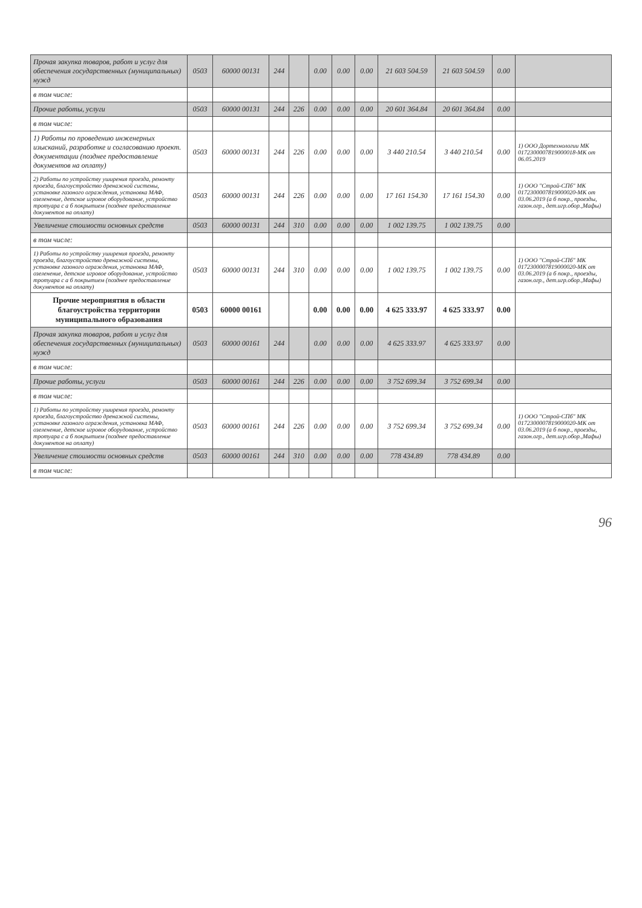| Прочая закупка товаров, работ и услуг для обеспечения государственных (муниципальных) нужд | 0503 | 60000 00131 | 244 | | 0.00 | 0.00 | 0.00 | 21 603 504.59 | 21 603 504.59 | 0.00 | |
| в том числе: | | | | | | | | | | | |
| Прочие работы, услуги | 0503 | 60000 00131 | 244 | 226 | 0.00 | 0.00 | 0.00 | 20 601 364.84 | 20 601 364.84 | 0.00 | |
| в том числе: | | | | | | | | | | | |
| 1) Работы по проведению инженерных изысканий, разработке и согласованию проект. документации (позднее предоставление документов на оплату) | 0503 | 60000 00131 | 244 | 226 | 0.00 | 0.00 | 0.00 | 3 440 210.54 | 3 440 210.54 | 0.00 | 1) ООО Дортехнологии МК 0172300007819000018-МК от 06.05.2019 |
| 2) Работы по устройству уширения проезда, ремонту проезда, благоустройство дренажной системы, установке газоного ограждения, установка МАФ, озеленение, детское игровое оборудование, устройство тротуара с а б покрытием (позднее предоставление документов на оплату) | 0503 | 60000 00131 | 244 | 226 | 0.00 | 0.00 | 0.00 | 17 161 154.30 | 17 161 154.30 | 0.00 | 1) ООО "Строй-СПб" МК 0172300007819000020-МК от 03.06.2019 (а б покр., проезды, газон.огр., дет.игр.обор.,Мафы) |
| Увеличение стоимости основных средств | 0503 | 60000 00131 | 244 | 310 | 0.00 | 0.00 | 0.00 | 1 002 139.75 | 1 002 139.75 | 0.00 | |
| в том числе: | | | | | | | | | | | |
| 1) Работы по устройству уширения проезда, ремонту проезда, благоустройство дренажной системы, установке газоного ограждения, установка МАФ, озеленение, детское игровое оборудование, устройство тротуара с а б покрытием (позднее предоставление документов на оплату) | 0503 | 60000 00131 | 244 | 310 | 0.00 | 0.00 | 0.00 | 1 002 139.75 | 1 002 139.75 | 0.00 | 1) ООО "Строй-СПб" МК 0172300007819000020-МК от 03.06.2019 (а б покр., проезды, газон.огр., дет.игр.обор.,Мафы) |
| Прочие мероприятия в области благоустройства территории муниципального образования | 0503 | 60000 00161 | | | 0.00 | 0.00 | 0.00 | 4 625 333.97 | 4 625 333.97 | 0.00 | |
| Прочая закупка товаров, работ и услуг для обеспечения государственных (муниципальных) нужд | 0503 | 60000 00161 | 244 | | 0.00 | 0.00 | 0.00 | 4 625 333.97 | 4 625 333.97 | 0.00 | |
| в том числе: | | | | | | | | | | | |
| Прочие работы, услуги | 0503 | 60000 00161 | 244 | 226 | 0.00 | 0.00 | 0.00 | 3 752 699.34 | 3 752 699.34 | 0.00 | |
| в том числе: | | | | | | | | | | | |
| 1) Работы по устройству уширения проезда, ремонту проезда, благоустройство дренажной системы, установке газоного ограждения, установка МАФ, озеленение, детское игровое оборудование, устройство тротуара с а б покрытием (позднее предоставление документов на оплату) | 0503 | 60000 00161 | 244 | 226 | 0.00 | 0.00 | 0.00 | 3 752 699.34 | 3 752 699.34 | 0.00 | 1) ООО "Строй-СПб" МК 0172300007819000020-МК от 03.06.2019 (а б покр., проезды, газон.огр., дет.игр.обор.,Мафы) |
| Увеличение стоимости основных средств | 0503 | 60000 00161 | 244 | 310 | 0.00 | 0.00 | 0.00 | 778 434.89 | 778 434.89 | 0.00 | |
| в том числе: | | | | | | | | | | | |
96